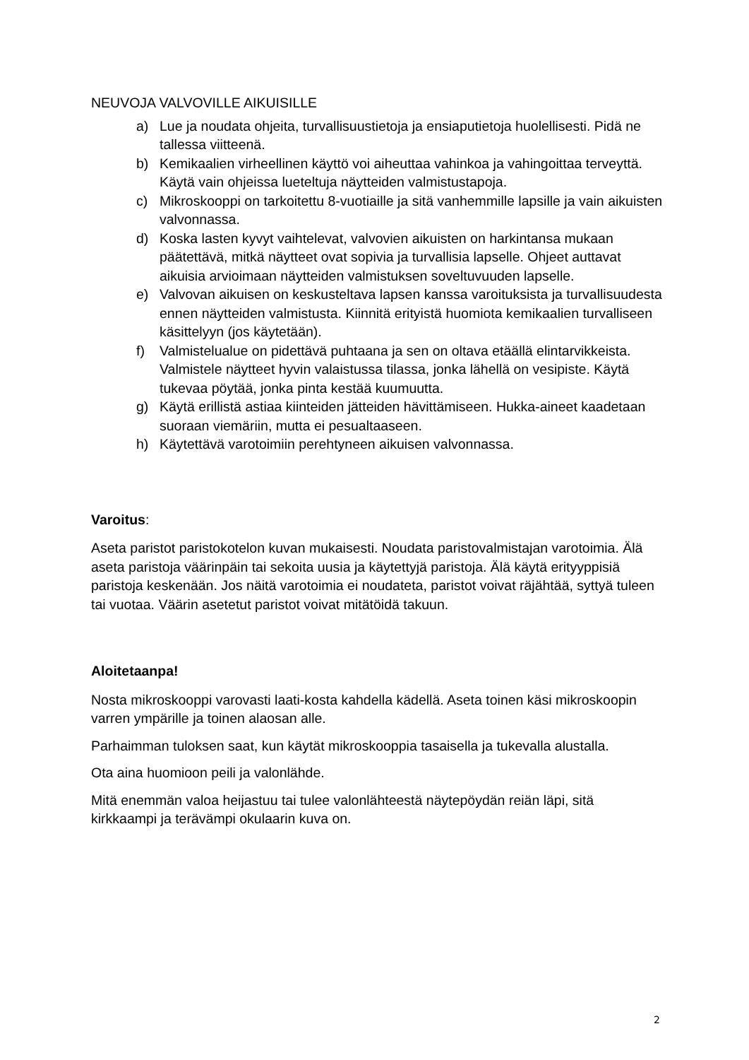NEUVOJA VALVOVILLE AIKUISILLE
a) Lue ja noudata ohjeita, turvallisuustietoja ja ensiaputietoja huolellisesti. Pidä ne tallessa viitteenä.
b) Kemikaalien virheellinen käyttö voi aiheuttaa vahinkoa ja vahingoittaa terveyttä. Käytä vain ohjeissa lueteltuja näytteiden valmistustapoja.
c) Mikroskooppi on tarkoitettu 8-vuotiaille ja sitä vanhemmille lapsille ja vain aikuisten valvonnassa.
d) Koska lasten kyvyt vaihtelevat, valvovien aikuisten on harkintansa mukaan päätettävä, mitkä näytteet ovat sopivia ja turvallisia lapselle. Ohjeet auttavat aikuisia arvioimaan näytteiden valmistuksen soveltuvuuden lapselle.
e) Valvovan aikuisen on keskusteltava lapsen kanssa varoituksista ja turvallisuudesta ennen näytteiden valmistusta. Kiinnitä erityistä huomiota kemikaalien turvalliseen käsittelyyn (jos käytetään).
f) Valmistelualue on pidettävä puhtaana ja sen on oltava etäällä elintarvikkeista. Valmistele näytteet hyvin valaistussa tilassa, jonka lähellä on vesipiste. Käytä tukevaa pöytää, jonka pinta kestää kuumuutta.
g) Käytä erillistä astiaa kiinteiden jätteiden hävittämiseen. Hukka-aineet kaadetaan suoraan viemäriin, mutta ei pesualtaaseen.
h) Käytettävä varotoimiin perehtyneen aikuisen valvonnassa.
Varoitus:
Aseta paristot paristokotelon kuvan mukaisesti. Noudata paristovalmistajan varotoimia. Älä aseta paristoja väärinpäin tai sekoita uusia ja käytettyjä paristoja. Älä käytä erityyppisiä paristoja keskenään. Jos näitä varotoimia ei noudateta, paristot voivat räjähtää, syttyä tuleen tai vuotaa. Väärin asetetut paristot voivat mitätöidä takuun.
Aloitetaanpa!
Nosta mikroskooppi varovasti laati-kosta kahdella kädellä. Aseta toinen käsi mikroskoopin varren ympärille ja toinen alaosan alle.
Parhaimman tuloksen saat, kun käytät mikroskooppia tasaisella ja tukevalla alustalla.
Ota aina huomioon peili ja valonlähde.
Mitä enemmän valoa heijastuu tai tulee valonlähteestä näytepöydän reiän läpi, sitä kirkkaampi ja terävämpi okulaarin kuva on.
2